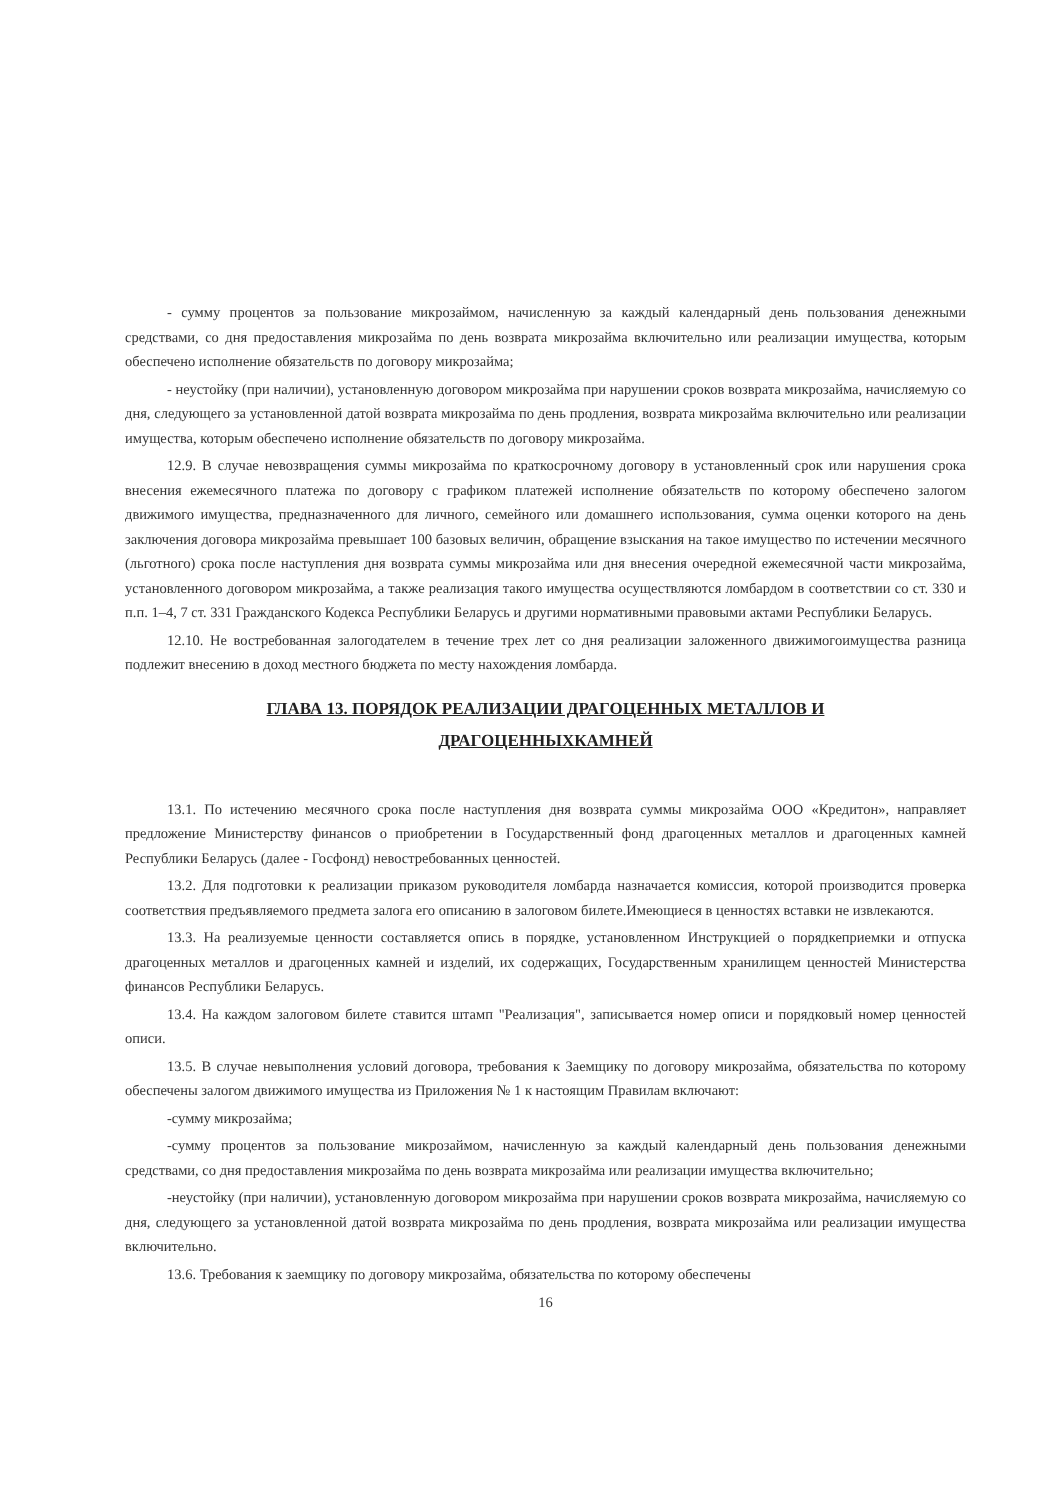- сумму процентов за пользование микрозаймом, начисленную за каждый календарный день пользования денежными средствами, со дня предоставления микрозайма по день возврата микрозайма включительно или реализации имущества, которым обеспечено исполнение обязательств по договору микрозайма;
- неустойку (при наличии), установленную договором микрозайма при нарушении сроков возврата микрозайма, начисляемую со дня, следующего за установленной датой возврата микрозайма по день продления, возврата микрозайма включительно или реализации имущества, которым обеспечено исполнение обязательств по договору микрозайма.
12.9. В случае невозвращения суммы микрозайма по краткосрочному договору в установленный срок или нарушения срока внесения ежемесячного платежа по договору с графиком платежей исполнение обязательств по которому обеспечено залогом движимого имущества, предназначенного для личного, семейного или домашнего использования, сумма оценки которого на день заключения договора микрозайма превышает 100 базовых величин, обращение взыскания на такое имущество по истечении месячного (льготного) срока после наступления дня возврата суммы микрозайма или дня внесения очередной ежемесячной части микрозайма, установленного договором микрозайма, а также реализация такого имущества осуществляются ломбардом в соответствии со ст. 330 и п.п. 1–4, 7 ст. 331 Гражданского Кодекса Республики Беларусь и другими нормативными правовыми актами Республики Беларусь.
12.10. Не востребованная залогодателем в течение трех лет со дня реализации заложенного движимогоимущества разница подлежит внесению в доход местного бюджета по месту нахождения ломбарда.
ГЛАВА 13. ПОРЯДОК РЕАЛИЗАЦИИ ДРАГОЦЕННЫХ МЕТАЛЛОВ И
ДРАГОЦЕННЫХКАМНЕЙ
13.1. По истечению месячного срока после наступления дня возврата суммы микрозайма ООО «Кредитон», направляет предложение Министерству финансов о приобретении в Государственный фонд драгоценных металлов и драгоценных камней Республики Беларусь (далее - Госфонд) невостребованных ценностей.
13.2. Для подготовки к реализации приказом руководителя ломбарда назначается комиссия, которой производится проверка соответствия предъявляемого предмета залога его описанию в залоговом билете.Имеющиеся в ценностях вставки не извлекаются.
13.3. На реализуемые ценности составляется опись в порядке, установленном Инструкцией о порядкеприемки и отпуска драгоценных металлов и драгоценных камней и изделий, их содержащих, Государственным хранилищем ценностей Министерства финансов Республики Беларусь.
13.4. На каждом залоговом билете ставится штамп "Реализация", записывается номер описи и порядковый номер ценностей описи.
13.5. В случае невыполнения условий договора, требования к Заемщику по договору микрозайма, обязательства по которому обеспечены залогом движимого имущества из Приложения № 1 к настоящим Правилам включают:
-сумму микрозайма;
-сумму процентов за пользование микрозаймом, начисленную за каждый календарный день пользования денежными средствами, со дня предоставления микрозайма по день возврата микрозайма или реализации имущества включительно;
-неустойку (при наличии), установленную договором микрозайма при нарушении сроков возврата микрозайма, начисляемую со дня, следующего за установленной датой возврата микрозайма по день продления, возврата микрозайма или реализации имущества включительно.
13.6. Требования к заемщику по договору микрозайма, обязательства по которому обеспечены
16